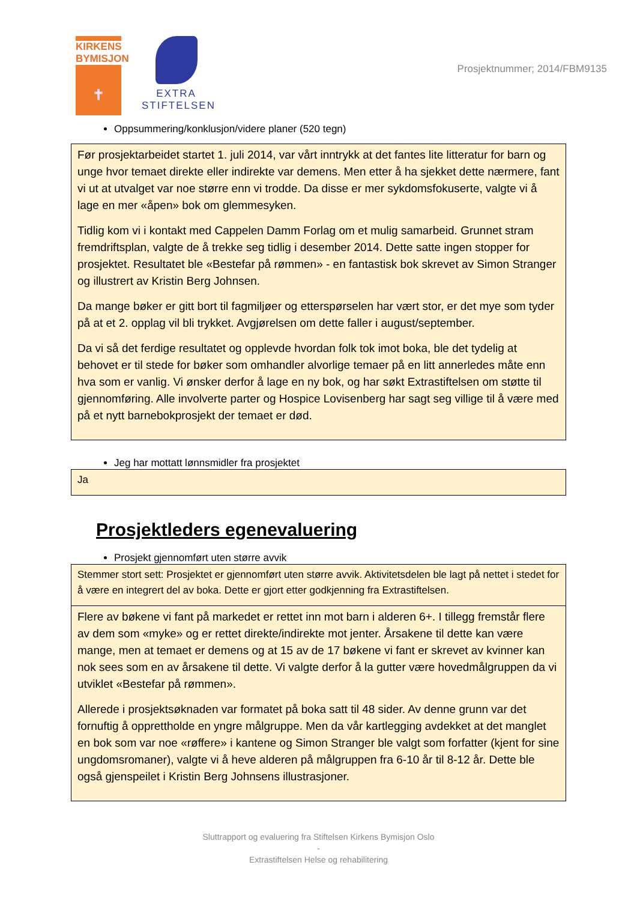KIRKENS
BYMISJON
✝
EXTRA
STIFTELSEN
Prosjektnummer; 2014/FBM9135
Oppsummering/konklusjon/videre planer (520 tegn)
Før prosjektarbeidet startet 1. juli 2014, var vårt inntrykk at det fantes lite litteratur for barn og unge hvor temaet direkte eller indirekte var demens. Men etter å ha sjekket dette nærmere, fant vi ut at utvalget var noe større enn vi trodde. Da disse er mer sykdomsfokuserte, valgte vi å lage en mer «åpen» bok om glemmesyken.
Tidlig kom vi i kontakt med Cappelen Damm Forlag om et mulig samarbeid. Grunnet stram fremdriftsplan, valgte de å trekke seg tidlig i desember 2014. Dette satte ingen stopper for prosjektet. Resultatet ble «Bestefar på rømmen» - en fantastisk bok skrevet av Simon Stranger og illustrert av Kristin Berg Johnsen.
Da mange bøker er gitt bort til fagmiljøer og etterspørselen har vært stor, er det mye som tyder på at et 2. opplag vil bli trykket. Avgjørelsen om dette faller i august/september.
Da vi så det ferdige resultatet og opplevde hvordan folk tok imot boka, ble det tydelig at behovet er til stede for bøker som omhandler alvorlige temaer på en litt annerledes måte enn hva som er vanlig. Vi ønsker derfor å lage en ny bok, og har søkt Extrastiftelsen om støtte til gjennomføring. Alle involverte parter og Hospice Lovisenberg har sagt seg villige til å være med på et nytt barnebokprosjekt der temaet er død.
Jeg har mottatt lønnsmidler fra prosjektet
Ja
Prosjektleders egenevaluering
Prosjekt gjennomført uten større avvik
Stemmer stort sett: Prosjektet er gjennomført uten større avvik. Aktivitetsdelen ble lagt på nettet i stedet for å være en integrert del av boka. Dette er gjort etter godkjenning fra Extrastiftelsen.
Flere av bøkene vi fant på markedet er rettet inn mot barn i alderen 6+. I tillegg fremstår flere av dem som «myke» og er rettet direkte/indirekte mot jenter. Årsakene til dette kan være mange, men at temaet er demens og at 15 av de 17 bøkene vi fant er skrevet av kvinner kan nok sees som en av årsakene til dette. Vi valgte derfor å la gutter være hovedmålgruppen da vi utviklet «Bestefar på rømmen».
Allerede i prosjektsøknaden var formatet på boka satt til 48 sider. Av denne grunn var det fornuftig å opprettholde en yngre målgruppe. Men da vår kartlegging avdekket at det manglet en bok som var noe «røffere» i kantene og Simon Stranger ble valgt som forfatter (kjent for sine ungdomsromaner), valgte vi å heve alderen på målgruppen fra 6-10 år til 8-12 år. Dette ble også gjenspeilet i Kristin Berg Johnsens illustrasjoner.
Sluttrapport og evaluering fra Stiftelsen Kirkens Bymisjon Oslo
-
Extrastiftelsen Helse og rehabilitering